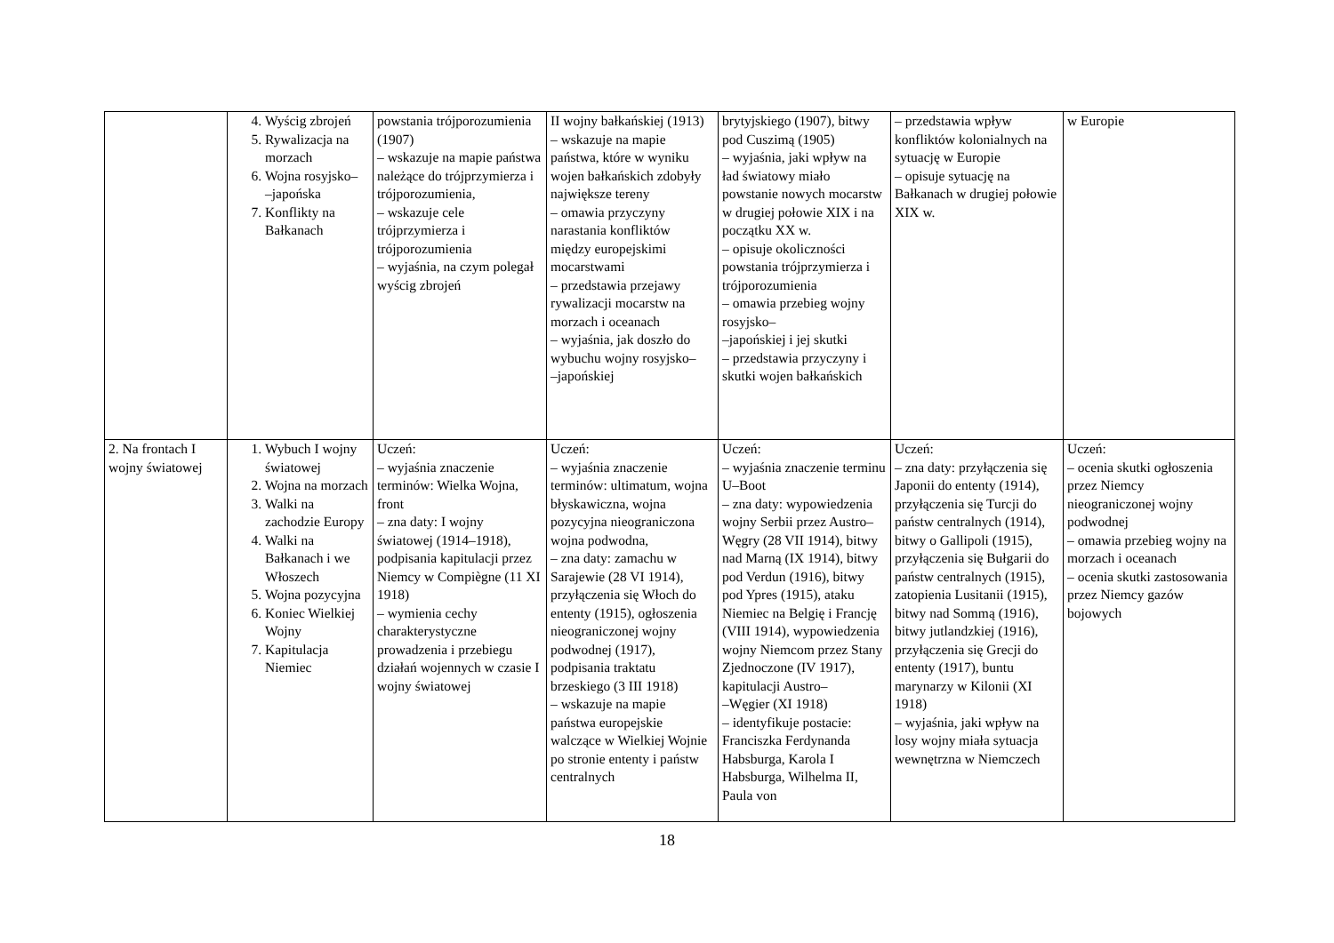| | 4. Wyścig zbrojeń 5. Rywalizacja na morzach 6. Wojna rosyjsko– –japońska 7. Konflikty na Bałkanach | powstania trójporozumienia (1907) – wskazuje na mapie państwa należące do trójprzymierza i trójporozumienia, – wskazuje cele trójprzymierza i trójporozumienia – wyjaśnia, na czym polegał wyścig zbrojeń | II wojny bałkańskiej (1913) – wskazuje na mapie państwa, które w wyniku wojen bałkańskich zdobyły największe tereny – omawia przyczyny narastania konfliktów między europejskimi mocarstwami – przedstawia przejawy rywalizacji mocarstw na morzach i oceanach – wyjaśnia, jak doszło do wybuchu wojny rosyjsko– –japońskiej | brytyjskiego (1907), bitwy pod Cuszimą (1905) – wyjaśnia, jaki wpływ na ład światowy miało powstanie nowych mocarstw w drugiej połowie XIX i na początku XX w. – opisuje okoliczności powstania trójprzymierza i trójporozumienia – omawia przebieg wojny rosyjsko– –japońskiej i jej skutki – przedstawia przyczyny i skutki wojen bałkańskich | – przedstawia wpływ konfliktów kolonialnych na sytuację w Europie – opisuje sytuację na Bałkanach w drugiej połowie XIX w. | w Europie |
| 2. Na frontach I wojny światowej | 1. Wybuch I wojny światowej 2. Wojna na morzach 3. Walki na zachodzie Europy 4. Walki na Bałkanach i we Włoszech 5. Wojna pozycyjna 6. Koniec Wielkiej Wojny 7. Kapitulacja Niemiec | Uczeń: – wyjaśnia znaczenie terminów: Wielka Wojna, front – zna daty: I wojny światowej (1914–1918), podpisania kapitulacji przez Niemcy w Compiègne (11 XI 1918) – wymienia cechy charakterystyczne prowadzenia i przebiegu działań wojennych w czasie I wojny światowej | Uczeń: – wyjaśnia znaczenie terminów: ultimatum, wojna błyskawiczna, wojna pozycyjna nieograniczona wojna podwodna, – zna daty: zamachu w Sarajewie (28 VI 1914), przyłączenia się Włoch do ententy (1915), ogłoszenia nieograniczonej wojny podwodnej (1917), podpisania traktatu brzeskiego (3 III 1918) – wskazuje na mapie państwa europejskie walczące w Wielkiej Wojnie po stronie ententy i państw centralnych | Uczeń: – wyjaśnia znaczenie terminu U–Boot – zna daty: wypowiedzenia wojny Serbii przez Austro–Węgry (28 VII 1914), bitwy nad Marną (IX 1914), bitwy pod Verdun (1916), bitwy pod Ypres (1915), ataku Niemiec na Belgię i Francję (VIII 1914), wypowiedzenia wojny Niemcom przez Stany Zjednoczone (IV 1917), kapitulacji Austro– –Węgier (XI 1918) – identyfikuje postacie: Franciszka Ferdynanda Habsburga, Karola I Habsburga, Wilhelma II, Paula von | Uczeń: – zna daty: przyłączenia się Japonii do ententy (1914), przyłączenia się Turcji do państw centralnych (1914), bitwy o Gallipoli (1915), przyłączenia się Bułgarii do państw centralnych (1915), zatopienia Lusitanii (1915), bitwy nad Sommą (1916), bitwy jutlandzkiej (1916), przyłączenia się Grecji do ententy (1917), buntu marynarzy w Kilonii (XI 1918) – wyjaśnia, jaki wpływ na losy wojny miała sytuacja wewnętrzna w Niemczech | Uczeń: – ocenia skutki ogłoszenia przez Niemcy nieograniczonej wojny podwodnej – omawia przebieg wojny na morzach i oceanach – ocenia skutki zastosowania przez Niemcy gazów bojowych |
18